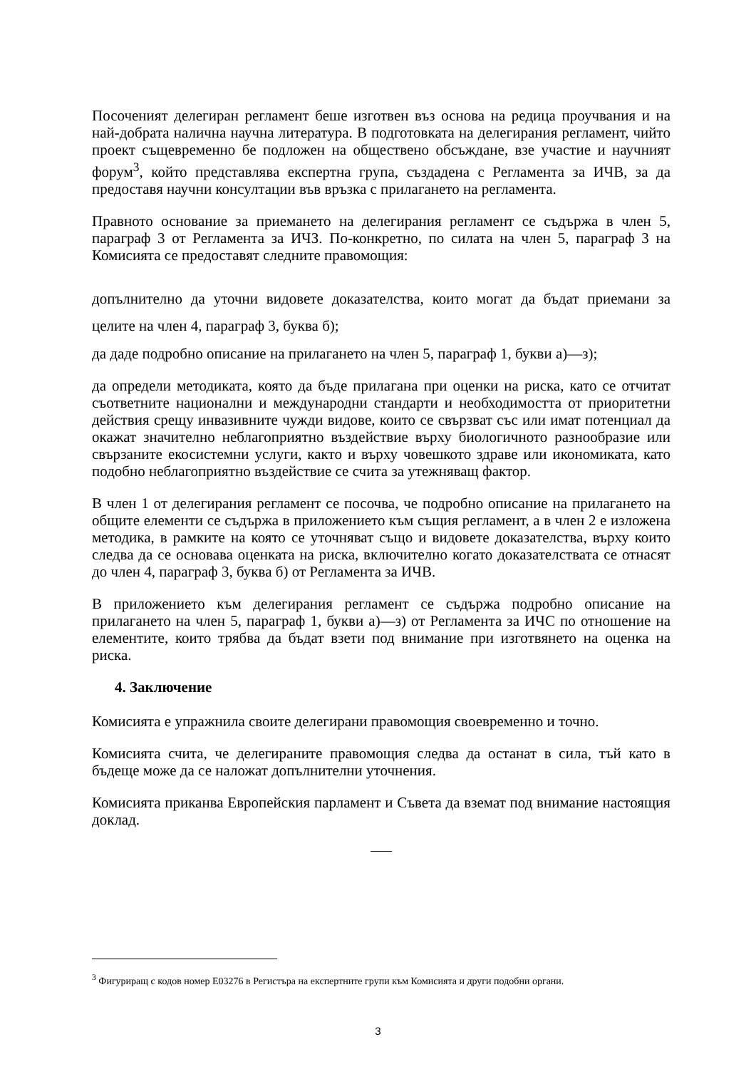Посоченият делегиран регламент беше изготвен въз основа на редица проучвания и на най-добрата налична научна литература. В подготовката на делегирания регламент, чийто проект същевременно бе подложен на обществено обсъждане, взе участие и научният форум<sup>3</sup>, който представлява експертна група, създадена с Регламента за ИЧВ, за да предоставя научни консултации във връзка с прилагането на регламента.
Правното основание за приемането на делегирания регламент се съдържа в член 5, параграф 3 от Регламента за ИЧЗ. По-конкретно, по силата на член 5, параграф 3 на Комисията се предоставят следните правомощия:
допълнително да уточни видовете доказателства, които могат да бъдат приемани за целите на член 4, параграф 3, буква б);
да даде подробно описание на прилагането на член 5, параграф 1, букви а)—з);
да определи методиката, която да бъде прилагана при оценки на риска, като се отчитат съответните национални и международни стандарти и необходимостта от приоритетни действия срещу инвазивните чужди видове, които се свързват със или имат потенциал да окажат значително неблагоприятно въздействие върху биологичното разнообразие или свързаните екосистемни услуги, както и върху човешкото здраве или икономиката, като подобно неблагоприятно въздействие се счита за утежняващ фактор.
В член 1 от делегирания регламент се посочва, че подробно описание на прилагането на общите елементи се съдържа в приложението към същия регламент, а в член 2 е изложена методика, в рамките на която се уточняват също и видовете доказателства, върху които следва да се основава оценката на риска, включително когато доказателствата се отнасят до член 4, параграф 3, буква б) от Регламента за ИЧВ.
В приложението към делегирания регламент се съдържа подробно описание на прилагането на член 5, параграф 1, букви а)—з) от Регламента за ИЧС по отношение на елементите, които трябва да бъдат взети под внимание при изготвянето на оценка на риска.
4. Заключение
Комисията е упражнила своите делегирани правомощия своевременно и точно.
Комисията счита, че делегираните правомощия следва да останат в сила, тъй като в бъдеще може да се наложат допълнителни уточнения.
Комисията приканва Европейския парламент и Съвета да вземат под внимание настоящия доклад.
<sup>3</sup> Фигуриращ с кодов номер E03276 в Регистъра на експертните групи към Комисията и други подобни органи.
3